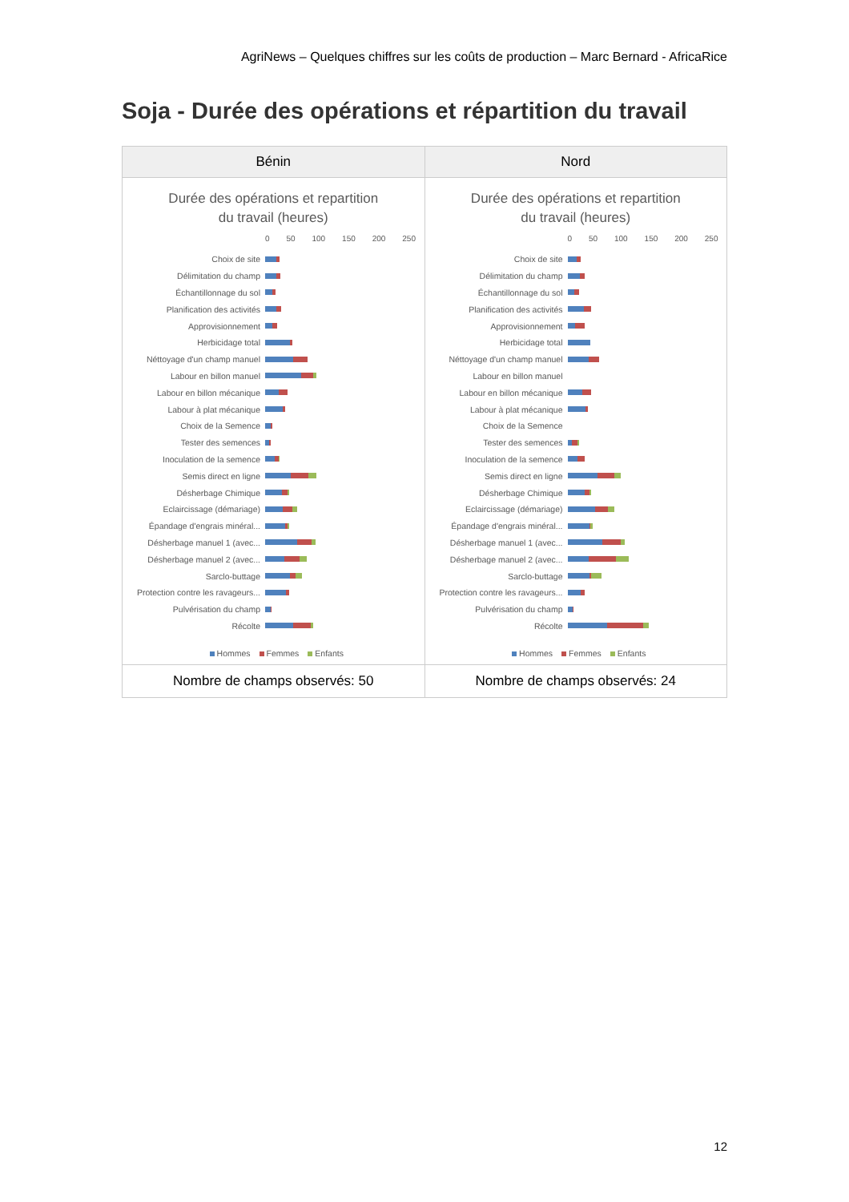AgriNews – Quelques chiffres sur les coûts de production – Marc Bernard - AfricaRice
Soja - Durée des opérations et répartition du travail
| Bénin | Nord |
| --- | --- |
| Durée des opérations et repartition du travail (heures) 0 50 100 150 200 250 Choix de site Délimitation du champ Échantillonnage du sol Planification des activités Approvisionnement Herbicidage total Néttoyage d'un champ manuel Labour en billon manuel Labour en billon mécanique Labour à plat mécanique Choix de la Semence Tester des semences Inoculation de la semence Semis direct en ligne Désherbage Chimique Eclaircissage (démariage) Épandage d'engrais minéral... Désherbage manuel 1 (avec... Désherbage manuel 2 (avec... Sarclo-buttage Protection contre les ravageurs... Pulvérisation du champ Récolte Hommes Femmes Enfants | Durée des opérations et repartition du travail (heures) 0 50 100 150 200 250 Choix de site Délimitation du champ Échantillonnage du sol Planification des activités Approvisionnement Herbicidage total Néttoyage d'un champ manuel Labour en billon manuel Labour en billon mécanique Labour à plat mécanique Choix de la Semence Tester des semences Inoculation de la semence Semis direct en ligne Désherbage Chimique Eclaircissage (démariage) Épandage d'engrais minéral... Désherbage manuel 1 (avec... Désherbage manuel 2 (avec... Sarclo-buttage Protection contre les ravageurs... Pulvérisation du champ Récolte Hommes Femmes Enfants |
| Nombre de champs observés: 50 | Nombre de champs observés: 24 |
12